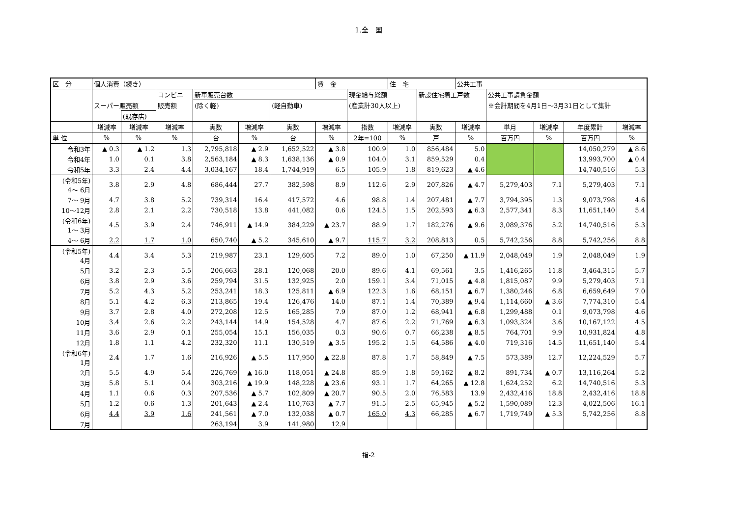1.全　国
| 区 分 | 個人消費（続き） | | | | | | 賃 金 | | 住 宅 | | 公共工事 | | | | |
| --- | --- | --- | --- | --- | --- | --- | --- | --- | --- | --- | --- | --- | --- | --- | --- |
| | | | コンビニ | 新車販売台数 | | | | 現金給与総額 | | 新設住宅着工戸数 | | 公共工事請負金額 | | | |
| | スーパー販売額 | | 販売額 | (除く軽) | | (軽自動車) | | (産業計30人以上) | | | | ※会計期間を4月1日～3月31日として集計 | | | |
| | | (既存店) | | | | | | | | | | | | | |
| | 増減率 | 増減率 | 増減率 | 実数 | 増減率 | 実数 | 増減率 | 指数 | 増減率 | 実数 | 増減率 | 単月 | 増減率 | 年度累計 | 増減率 |
| 単 位 | % | % | % | 台 | % | 台 | % | 2年=100 | % | 戸 | % | 百万円 | % | 百万円 | % |
| 令和3年 | ▲ 0.3 | ▲ 1.2 | 1.3 | 2,795,818 | ▲ 2.9 | 1,652,522 | ▲ 3.8 | 100.9 | 1.0 | 856,484 | 5.0 | | | 14,050,279 | ▲ 8.6 |
| 令和4年 | 1.0 | 0.1 | 3.8 | 2,563,184 | ▲ 8.3 | 1,638,136 | ▲ 0.9 | 104.0 | 3.1 | 859,529 | 0.4 | | | 13,993,700 | ▲ 0.4 |
| 令和5年 | 3.3 | 2.4 | 4.4 | 3,034,167 | 18.4 | 1,744,919 | 6.5 | 105.9 | 1.8 | 819,623 | ▲ 4.6 | | | 14,740,516 | 5.3 |
| (令和5年) 4～ 6月 | 3.8 | 2.9 | 4.8 | 686,444 | 27.7 | 382,598 | 8.9 | 112.6 | 2.9 | 207,826 | ▲ 4.7 | 5,279,403 | 7.1 | 5,279,403 | 7.1 |
| 7～ 9月 | 4.7 | 3.8 | 5.2 | 739,314 | 16.4 | 417,572 | 4.6 | 98.8 | 1.4 | 207,481 | ▲ 7.7 | 3,794,395 | 1.3 | 9,073,798 | 4.6 |
| 10～12月 | 2.8 | 2.1 | 2.2 | 730,518 | 13.8 | 441,082 | 0.6 | 124.5 | 1.5 | 202,593 | ▲ 6.3 | 2,577,341 | 8.3 | 11,651,140 | 5.4 |
| (令和6年) 1～ 3月 | 4.5 | 3.9 | 2.4 | 746,911 | ▲ 14.9 | 384,229 | ▲ 23.7 | 88.9 | 1.7 | 182,276 | ▲ 9.6 | 3,089,376 | 5.2 | 14,740,516 | 5.3 |
| 4～ 6月 | 2.2 | 1.7 | 1.0 | 650,740 | ▲ 5.2 | 345,610 | ▲ 9.7 | 115.7 | 3.2 | 208,813 | 0.5 | 5,742,256 | 8.8 | 5,742,256 | 8.8 |
| (令和5年) 4月 | 4.4 | 3.4 | 5.3 | 219,987 | 23.1 | 129,605 | 7.2 | 89.0 | 1.0 | 67,250 | ▲ 11.9 | 2,048,049 | 1.9 | 2,048,049 | 1.9 |
| 5月 | 3.2 | 2.3 | 5.5 | 206,663 | 28.1 | 120,068 | 20.0 | 89.6 | 4.1 | 69,561 | 3.5 | 1,416,265 | 11.8 | 3,464,315 | 5.7 |
| 6月 | 3.8 | 2.9 | 3.6 | 259,794 | 31.5 | 132,925 | 2.0 | 159.1 | 3.4 | 71,015 | ▲ 4.8 | 1,815,087 | 9.9 | 5,279,403 | 7.1 |
| 7月 | 5.2 | 4.3 | 5.2 | 253,241 | 18.3 | 125,811 | ▲ 6.9 | 122.3 | 1.6 | 68,151 | ▲ 6.7 | 1,380,246 | 6.8 | 6,659,649 | 7.0 |
| 8月 | 5.1 | 4.2 | 6.3 | 213,865 | 19.4 | 126,476 | 14.0 | 87.1 | 1.4 | 70,389 | ▲ 9.4 | 1,114,660 | ▲ 3.6 | 7,774,310 | 5.4 |
| 9月 | 3.7 | 2.8 | 4.0 | 272,208 | 12.5 | 165,285 | 7.9 | 87.0 | 1.2 | 68,941 | ▲ 6.8 | 1,299,488 | 0.1 | 9,073,798 | 4.6 |
| 10月 | 3.4 | 2.6 | 2.2 | 243,144 | 14.9 | 154,528 | 4.7 | 87.6 | 2.2 | 71,769 | ▲ 6.3 | 1,093,324 | 3.6 | 10,167,122 | 4.5 |
| 11月 | 3.6 | 2.9 | 0.1 | 255,054 | 15.1 | 156,035 | 0.3 | 90.6 | 0.7 | 66,238 | ▲ 8.5 | 764,701 | 9.9 | 10,931,824 | 4.8 |
| 12月 | 1.8 | 1.1 | 4.2 | 232,320 | 11.1 | 130,519 | ▲ 3.5 | 195.2 | 1.5 | 64,586 | ▲ 4.0 | 719,316 | 14.5 | 11,651,140 | 5.4 |
| (令和6年) 1月 | 2.4 | 1.7 | 1.6 | 216,926 | ▲ 5.5 | 117,950 | ▲ 22.8 | 87.8 | 1.7 | 58,849 | ▲ 7.5 | 573,389 | 12.7 | 12,224,529 | 5.7 |
| 2月 | 5.5 | 4.9 | 5.4 | 226,769 | ▲ 16.0 | 118,051 | ▲ 24.8 | 85.9 | 1.8 | 59,162 | ▲ 8.2 | 891,734 | ▲ 0.7 | 13,116,264 | 5.2 |
| 3月 | 5.8 | 5.1 | 0.4 | 303,216 | ▲ 19.9 | 148,228 | ▲ 23.6 | 93.1 | 1.7 | 64,265 | ▲ 12.8 | 1,624,252 | 6.2 | 14,740,516 | 5.3 |
| 4月 | 1.1 | 0.6 | 0.3 | 207,536 | ▲ 5.7 | 102,809 | ▲ 20.7 | 90.5 | 2.0 | 76,583 | 13.9 | 2,432,416 | 18.8 | 2,432,416 | 18.8 |
| 5月 | 1.2 | 0.6 | 1.3 | 201,643 | ▲ 2.4 | 110,763 | ▲ 7.7 | 91.5 | 2.5 | 65,945 | ▲ 5.2 | 1,590,089 | 12.3 | 4,022,506 | 16.1 |
| 6月 | 4.4 | 3.9 | 1.6 | 241,561 | ▲ 7.0 | 132,038 | ▲ 0.7 | 165.0 | 4.3 | 66,285 | ▲ 6.7 | 1,719,749 | ▲ 5.3 | 5,742,256 | 8.8 |
| 7月 | | | | 263,194 | 3.9 | 141,980 | 12.9 | | | | | | | | |
指-2